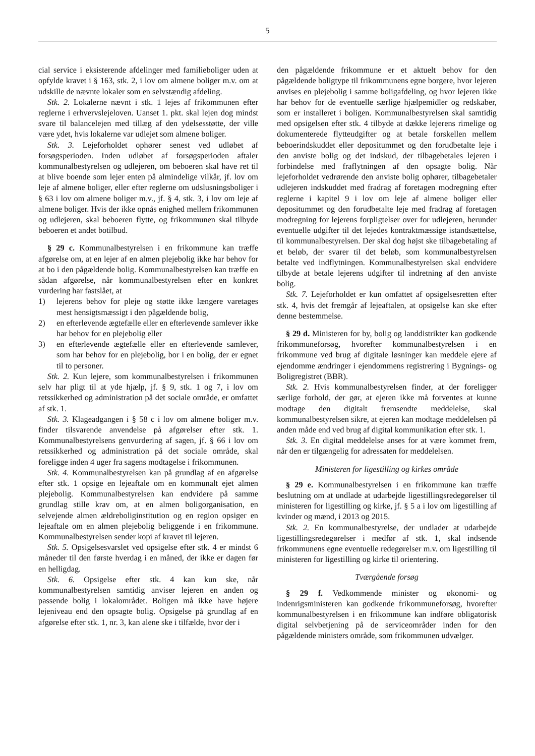5
cial service i eksisterende afdelinger med familieboliger uden at opfylde kravet i § 163, stk. 2, i lov om almene boliger m.v. om at udskille de nævnte lokaler som en selvstændig afdeling.
Stk. 2. Lokalerne nævnt i stk. 1 lejes af frikommunen efter reglerne i erhvervslejeloven. Uanset 1. pkt. skal lejen dog mindst svare til balancelejen med tillæg af den ydelsesstøtte, der ville være ydet, hvis lokalerne var udlejet som almene boliger.
Stk. 3. Lejeforholdet ophører senest ved udløbet af forsøgsperioden. Inden udløbet af forsøgsperioden aftaler kommunalbestyrelsen og udlejeren, om beboeren skal have ret til at blive boende som lejer enten på almindelige vilkår, jf. lov om leje af almene boliger, eller efter reglerne om udslusningsboliger i § 63 i lov om almene boliger m.v., jf. § 4, stk. 3, i lov om leje af almene boliger. Hvis der ikke opnås enighed mellem frikommunen og udlejeren, skal beboeren flytte, og frikommunen skal tilbyde beboeren et andet botilbud.
§ 29 c. Kommunalbestyrelsen i en frikommune kan træffe afgørelse om, at en lejer af en almen plejebolig ikke har behov for at bo i den pågældende bolig. Kommunalbestyrelsen kan træffe en sådan afgørelse, når kommunalbestyrelsen efter en konkret vurdering har fastslået, at
1) lejerens behov for pleje og støtte ikke længere varetages mest hensigtsmæssigt i den pågældende bolig,
2) en efterlevende ægtefælle eller en efterlevende samlever ikke har behov for en plejebolig eller
3) en efterlevende ægtefælle eller en efterlevende samlever, som har behov for en plejebolig, bor i en bolig, der er egnet til to personer.
Stk. 2. Kun lejere, som kommunalbestyrelsen i frikommunen selv har pligt til at yde hjælp, jf. § 9, stk. 1 og 7, i lov om retssikkerhed og administration på det sociale område, er omfattet af stk. 1.
Stk. 3. Klageadgangen i § 58 c i lov om almene boliger m.v. finder tilsvarende anvendelse på afgørelser efter stk. 1. Kommunalbestyrelsens genvurdering af sagen, jf. § 66 i lov om retssikkerhed og administration på det sociale område, skal foreligge inden 4 uger fra sagens modtagelse i frikommunen.
Stk. 4. Kommunalbestyrelsen kan på grundlag af en afgørelse efter stk. 1 opsige en lejeaftale om en kommunalt ejet almen plejebolig. Kommunalbestyrelsen kan endvidere på samme grundlag stille krav om, at en almen boligorganisation, en selvejende almen ældreboliginstitution og en region opsiger en lejeaftale om en almen plejebolig beliggende i en frikommune. Kommunalbestyrelsen sender kopi af kravet til lejeren.
Stk. 5. Opsigelsesvarslet ved opsigelse efter stk. 4 er mindst 6 måneder til den første hverdag i en måned, der ikke er dagen før en helligdag.
Stk. 6. Opsigelse efter stk. 4 kan kun ske, når kommunalbestyrelsen samtidig anviser lejeren en anden og passende bolig i lokalområdet. Boligen må ikke have højere lejeniveau end den opsagte bolig. Opsigelse på grundlag af en afgørelse efter stk. 1, nr. 3, kan alene ske i tilfælde, hvor der i
den pågældende frikommune er et aktuelt behov for den pågældende boligtype til frikommunens egne borgere, hvor lejeren anvises en plejebolig i samme boligafdeling, og hvor lejeren ikke har behov for de eventuelle særlige hjælpemidler og redskaber, som er installeret i boligen. Kommunalbestyrelsen skal samtidig med opsigelsen efter stk. 4 tilbyde at dække lejerens rimelige og dokumenterede flytteudgifter og at betale forskellen mellem beboerindskuddet eller depositummet og den forudbetalte leje i den anviste bolig og det indskud, der tilbagebetales lejeren i forbindelse med fraflytningen af den opsagte bolig. Når lejeforholdet vedrørende den anviste bolig ophører, tilbagebetaler udlejeren indskuddet med fradrag af foretagen modregning efter reglerne i kapitel 9 i lov om leje af almene boliger eller depositummet og den forudbetalte leje med fradrag af foretagen modregning for lejerens forpligtelser over for udlejeren, herunder eventuelle udgifter til det lejedes kontraktmæssige istandsættelse, til kommunalbestyrelsen. Der skal dog højst ske tilbagebetaling af et beløb, der svarer til det beløb, som kommunalbestyrelsen betalte ved indflytningen. Kommunalbestyrelsen skal endvidere tilbyde at betale lejerens udgifter til indretning af den anviste bolig.
Stk. 7. Lejeforholdet er kun omfattet af opsigelsesretten efter stk. 4, hvis det fremgår af lejeaftalen, at opsigelse kan ske efter denne bestemmelse.
§ 29 d. Ministeren for by, bolig og landdistrikter kan godkende frikommuneforsøg, hvorefter kommunalbestyrelsen i en frikommune ved brug af digitale løsninger kan meddele ejere af ejendomme ændringer i ejendommens registrering i Bygnings- og Boligregistret (BBR).
Stk. 2. Hvis kommunalbestyrelsen finder, at der foreligger særlige forhold, der gør, at ejeren ikke må forventes at kunne modtage den digitalt fremsendte meddelelse, skal kommunalbestyrelsen sikre, at ejeren kan modtage meddelelsen på anden måde end ved brug af digital kommunikation efter stk. 1.
Stk. 3. En digital meddelelse anses for at være kommet frem, når den er tilgængelig for adressaten for meddelelsen.
Ministeren for ligestilling og kirkes område
§ 29 e. Kommunalbestyrelsen i en frikommune kan træffe beslutning om at undlade at udarbejde ligestillingsredegørelser til ministeren for ligestilling og kirke, jf. § 5 a i lov om ligestilling af kvinder og mænd, i 2013 og 2015.
Stk. 2. En kommunalbestyrelse, der undlader at udarbejde ligestillingsredegørelser i medfør af stk. 1, skal indsende frikommunens egne eventuelle redegørelser m.v. om ligestilling til ministeren for ligestilling og kirke til orientering.
Tværgående forsøg
§ 29 f. Vedkommende minister og økonomi- og indenrigsministeren kan godkende frikommuneforsøg, hvorefter kommunalbestyrelsen i en frikommune kan indføre obligatorisk digital selvbetjening på de serviceområder inden for den pågældende ministers område, som frikommunen udvælger.